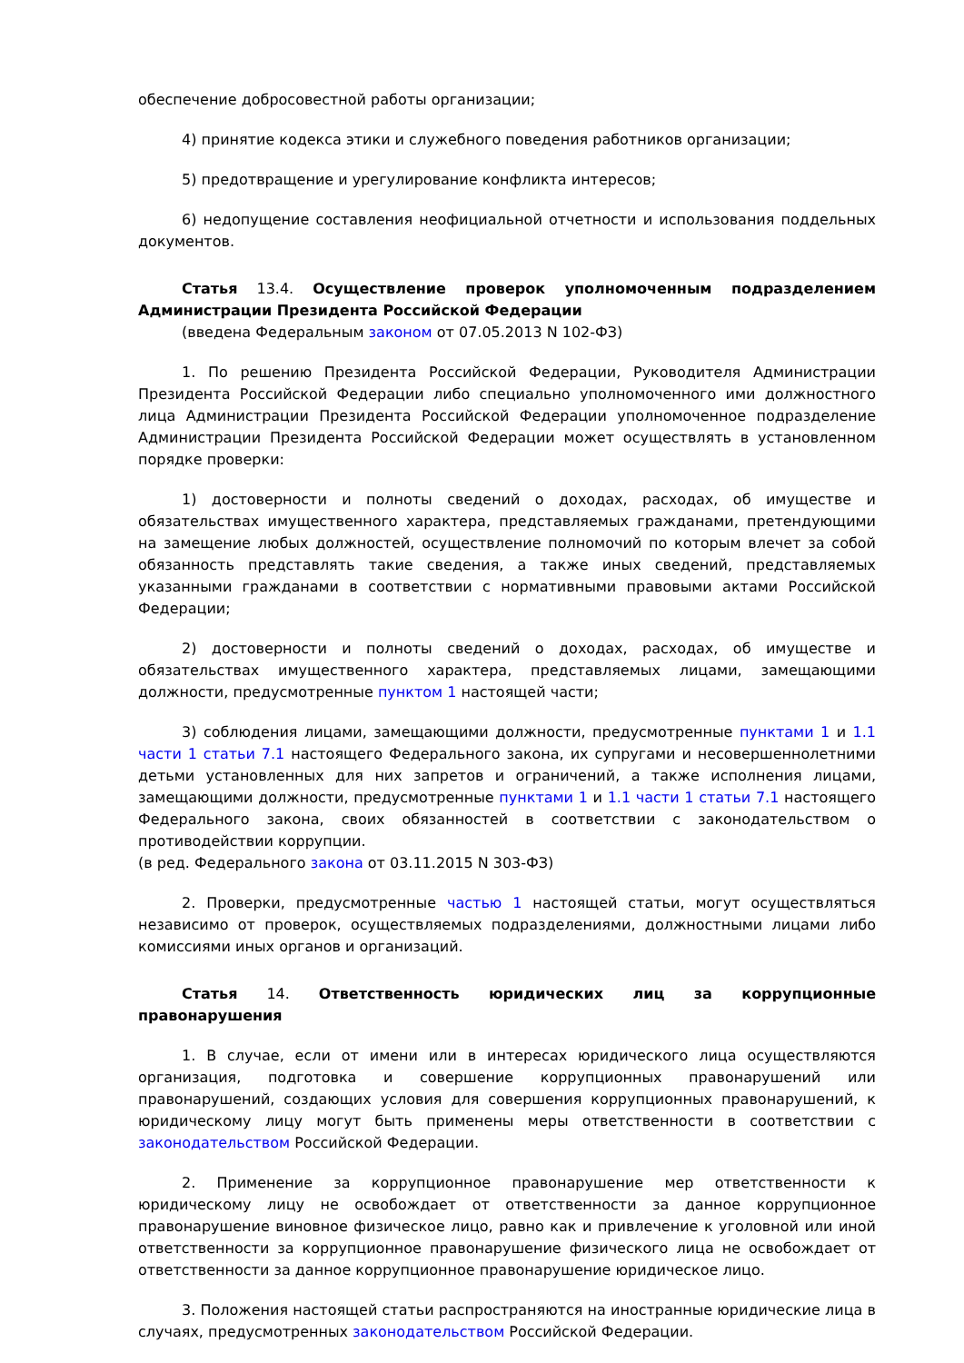обеспечение добросовестной работы организации;
4) принятие кодекса этики и служебного поведения работников организации;
5) предотвращение и урегулирование конфликта интересов;
6) недопущение составления неофициальной отчетности и использования поддельных документов.
Статья 13.4. Осуществление проверок уполномоченным подразделением Администрации Президента Российской Федерации
(введена Федеральным законом от 07.05.2013 N 102-ФЗ)
1. По решению Президента Российской Федерации, Руководителя Администрации Президента Российской Федерации либо специально уполномоченного ими должностного лица Администрации Президента Российской Федерации уполномоченное подразделение Администрации Президента Российской Федерации может осуществлять в установленном порядке проверки:
1) достоверности и полноты сведений о доходах, расходах, об имуществе и обязательствах имущественного характера, представляемых гражданами, претендующими на замещение любых должностей, осуществление полномочий по которым влечет за собой обязанность представлять такие сведения, а также иных сведений, представляемых указанными гражданами в соответствии с нормативными правовыми актами Российской Федерации;
2) достоверности и полноты сведений о доходах, расходах, об имуществе и обязательствах имущественного характера, представляемых лицами, замещающими должности, предусмотренные пунктом 1 настоящей части;
3) соблюдения лицами, замещающими должности, предусмотренные пунктами 1 и 1.1 части 1 статьи 7.1 настоящего Федерального закона, их супругами и несовершеннолетними детьми установленных для них запретов и ограничений, а также исполнения лицами, замещающими должности, предусмотренные пунктами 1 и 1.1 части 1 статьи 7.1 настоящего Федерального закона, своих обязанностей в соответствии с законодательством о противодействии коррупции.
(в ред. Федерального закона от 03.11.2015 N 303-ФЗ)
2. Проверки, предусмотренные частью 1 настоящей статьи, могут осуществляться независимо от проверок, осуществляемых подразделениями, должностными лицами либо комиссиями иных органов и организаций.
Статья 14. Ответственность юридических лиц за коррупционные правонарушения
1. В случае, если от имени или в интересах юридического лица осуществляются организация, подготовка и совершение коррупционных правонарушений или правонарушений, создающих условия для совершения коррупционных правонарушений, к юридическому лицу могут быть применены меры ответственности в соответствии с законодательством Российской Федерации.
2. Применение за коррупционное правонарушение мер ответственности к юридическому лицу не освобождает от ответственности за данное коррупционное правонарушение виновное физическое лицо, равно как и привлечение к уголовной или иной ответственности за коррупционное правонарушение физического лица не освобождает от ответственности за данное коррупционное правонарушение юридическое лицо.
3. Положения настоящей статьи распространяются на иностранные юридические лица в случаях, предусмотренных законодательством Российской Федерации.